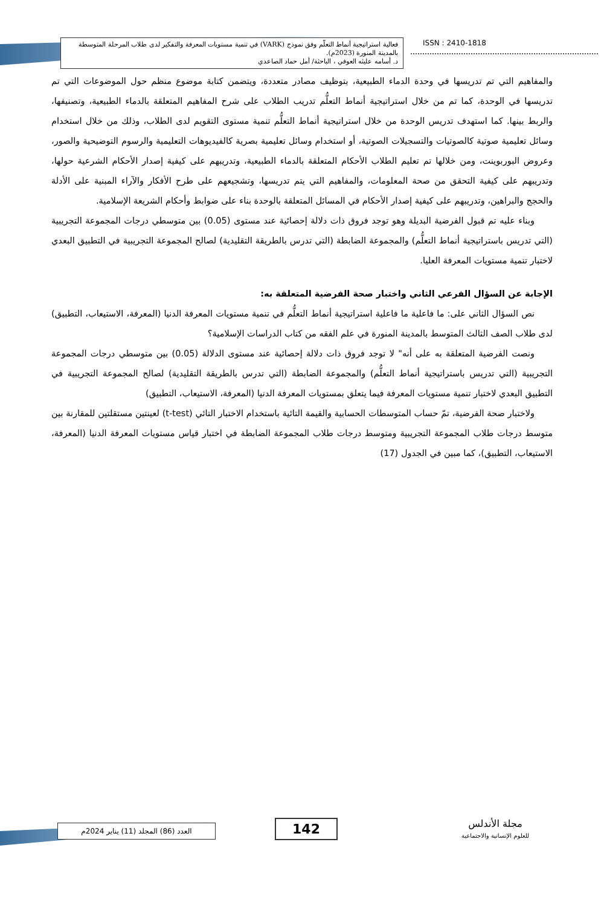فعالية استراتيجية أنماط التعلّم وفق نموذج (VARK) في تنمية مستويات المعرفة والتفكير لدى طلاب المرحلة المتوسطة بالمدينة المنورة (2023م).
د. أسامه عليثه العوفي ، الباحثة/ أمل حماد الصاعدي
ISSN : 2410-1818
والمفاهيم التي تم تدريسها في وحدة الدماء الطبيعية، بتوظيف مصادر متعددة، ويتضمن كتابة موضوع منظم حول الموضوعات التي تم تدريسها في الوحدة، كما تم من خلال استراتيجية أنماط التعلُّم تدريب الطلاب على شرح المفاهيم المتعلقة بالدماء الطبيعية، وتصنيفها، والربط بينها. كما استهدف تدريس الوحدة من خلال استراتيجية أنماط التعلُّم تنمية مستوى التقويم لدى الطلاب، وذلك من خلال استخدام وسائل تعليمية صوتية كالصوتيات والتسجيلات الصوتية، أو استخدام وسائل تعليمية بصرية كالفيديوهات التعليمية والرسوم التوضيحية والصور، وعروض البوربوينت، ومن خلالها تم تعليم الطلاب الأحكام المتعلقة بالدماء الطبيعية، وتدريبهم على كيفية إصدار الأحكام الشرعية حولها، وتدريبهم على كيفية التحقق من صحة المعلومات، والمفاهيم التي يتم تدريسها، وتشجيعهم على طرح الأفكار والآراء المبنية على الأدلة والحجج والبراهين، وتدريبهم على كيفية إصدار الأحكام في المسائل المتعلقة بالوحدة بناء على ضوابط وأحكام الشريعة الإسلامية.
وبناء عليه تم قبول الفرضية البديلة وهو توجد فروق ذات دلالة إحصائية عند مستوى (0.05) بين متوسطي درجات المجموعة التجريبية (التي تدريس باستراتيجية أنماط التعلُّم) والمجموعة الضابطة (التي تدرس بالطريقة التقليدية) لصالح المجموعة التجريبية في التطبيق البعدي لاختبار تنمية مستويات المعرفة العليا.
الإجابة عن السؤال الفرعي الثاني واختبار صحة الفرضية المتعلقة به:
نص السؤال الثاني على: ما فاعلية ما فاعلية استراتيجية أنماط التعلُّم في تنمية مستويات المعرفة الدنيا (المعرفة، الاستيعاب، التطبيق) لدى طلاب الصف الثالث المتوسط بالمدينة المنورة في علم الفقه من كتاب الدراسات الإسلامية؟
ونصت الفرضية المتعلقة به على أنه" لا توجد فروق ذات دلالة إحصائية عند مستوى الدلالة (0.05) بين متوسطي درجات المجموعة التجريبية (التي تدريس باستراتيجية أنماط التعلُّم) والمجموعة الضابطة (التي تدرس بالطريقة التقليدية) لصالح المجموعة التجريبية في التطبيق البعدي لاختبار تنمية مستويات المعرفة فيما يتعلق بمستويات المعرفة الدنيا (المعرفة، الاستيعاب، التطبيق)
ولاختبار صحة الفرضية، تمّ حساب المتوسطات الحسابية والقيمة التائية باستخدام الاختبار التائي (t-test) لعينتين مستقلتين للمقارنة بين متوسط درجات طلاب المجموعة التجريبية ومتوسط درجات طلاب المجموعة الضابطة في اختبار قياس مستويات المعرفة الدنيا (المعرفة، الاستيعاب، التطبيق)، كما مبين في الجدول (17)
العدد (86) المجلد (11) يناير 2024م 142
مجلة الأندلس
للعلوم الإنسانية والاجتماعية